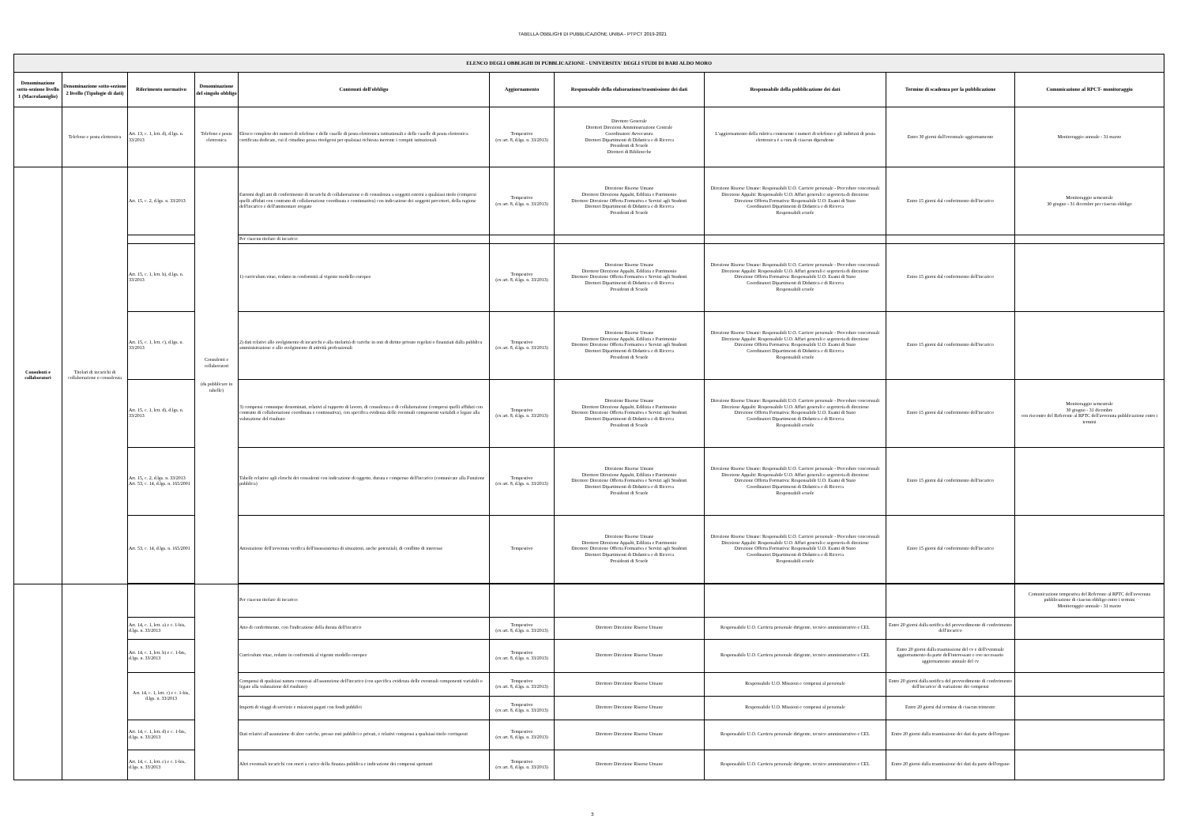TABELLA OBBLIGHI DI PUBBLICAZIONE UNIBA - PTPCT 2019-2021
| ELENCO DEGLI OBBLIGHI DI PUBBLICAZIONE - UNIVERSITA' DEGLI STUDI DI BARI ALDO MORO | | | | | | | | | |
| --- | --- | --- | --- | --- | --- | --- | --- | --- | --- |
| Denominazione sotto-sezione livello 1 (Macrofamiglie) | Denominazione sotto-sezione 2 livello (Tipologie di dati) | Riferimento normativo | Denominazione del singolo obbligo | Contenuti dell'obbligo | Aggiornamento | Responsabile della elaborazione/trasmissione dei dati | Responsabile della pubblicazione dei dati | Termine di scadenza per la pubblicazione | Comunicazione al RPCT- monitoraggio |
| | Telefono e posta elettronica | Art. 13, c. 1, lett. d), d.lgs. n. 33/2013 | Telefono e posta elettronica | Elenco completo dei numeri di telefono e delle caselle di posta elettronica istituzionali e delle caselle di posta elettronica certificata dedicate, cui il cittadino possa rivolgersi per qualsiasi richiesta inerente i compiti istituzionali | Tempestivo (ex art. 8, d.lgs. n. 33/2013) | Direttore Generale Direttori Direzioni Amministrazione Centrale Coordinatore Avvocatura Direttori Dipartimenti di Didattica e di Ricerca Presidenti di Scuole Direttori di Biblioteche | L'aggiornamento della rubrica contenente i numeri di telefono e gli indirizzi di posta elettronica è a cura di ciascun dipendente | Entro 30 giorni dall'eventuale aggiornamento | Monitoraggio annuale - 31 marzo |
| Consulenti e collaboratori | Titolari di incarichi di collaborazione o consulenza | Art. 15, c. 2, d.lgs. n. 33/2013 | Consulenti e collaboratori (da pubblicare in tabelle) | Estremi degli atti di conferimento di incarichi di collaborazione o di consulenza a soggetti esterni a qualsiasi titolo (compresi quelli affidati con contratto di collaborazione coordinata e continuativa) con indicazione dei soggetti percettori, della ragione dell'incarico e dell'ammontare erogato | Tempestivo (ex art. 8, d.lgs. n. 33/2013) | Direzione Risorse Umane Direttore Direzione Appalti, Edilizia e Patrimonio Direttore Direzione Offerta Formativa e Servizi agli Studenti Direttori Dipartimenti di Didattica e di Ricerca Presidenti di Scuole | Direzione Risorse Umane: Responsabili U.O. Carriere personale - Procedure concorsuali Direzione Appalti: Responsabile U.O. Affari generali e segreteria di direzione Direzione Offerta Formativa: Responsabile U.O. Esami di Stato Coordinatori Dipartimenti di Didattica e di Ricerca Responsabili scuole | Entro 15 giorni dal conferimento dell'incarico | Monitoraggio semestrale 30 giugno - 31 dicembre per ciascun obbligo |
| | | | | Per ciascun titolare di incarico: | | | | | |
| | | Art. 15, c. 1, lett. b), d.lgs. n. 33/2013 | | 1) curriculum vitae, redatto in conformità al vigente modello europeo | Tempestivo (ex art. 8, d.lgs. n. 33/2013) | Direzione Risorse Umane Direttore Direzione Appalti, Edilizia e Patrimonio Direttore Direzione Offerta Formativa e Servizi agli Studenti Direttori Dipartimenti di Didattica e di Ricerca Presidenti di Scuole | Direzione Risorse Umane: Responsabili U.O. Carriere personale - Procedure concorsuali Direzione Appalti: Responsabile U.O. Affari generali e segreteria di direzione Direzione Offerta Formativa: Responsabile U.O. Esami di Stato Coordinatori Dipartimenti di Didattica e di Ricerca Responsabili scuole | Entro 15 giorni dal conferimento dell'incarico | |
| | | Art. 15, c. 1, lett. c), d.lgs. n. 33/2013 | | 2) dati relativi allo svolgimento di incarichi o alla titolarità di cariche in enti di diritto privato regolati o finanziati dalla pubblica amministrazione o allo svolgimento di attività professionali | Tempestivo (ex art. 8, d.lgs. n. 33/2013) | Direzione Risorse Umane Direttore Direzione Appalti, Edilizia e Patrimonio Direttore Direzione Offerta Formativa e Servizi agli Studenti Direttori Dipartimenti di Didattica e di Ricerca Presidenti di Scuole | Direzione Risorse Umane: Responsabili U.O. Carriere personale - Procedure concorsuali Direzione Appalti: Responsabile U.O. Affari generali e segreteria di direzione Direzione Offerta Formativa: Responsabile U.O. Esami di Stato Coordinatori Dipartimenti di Didattica e di Ricerca Responsabili scuole | Entro 15 giorni dal conferimento dell'incarico | |
| | | Art. 15, c. 1, lett. d), d.lgs. n. 33/2013 | | 3) compensi comunque denominati, relativi al rapporto di lavoro, di consulenza o di collaborazione (compresi quelli affidati con contratto di collaborazione coordinata e continuativa), con specifica evidenza delle eventuali componenti variabili o legate alla valutazione del risultato | Tempestivo (ex art. 8, d.lgs. n. 33/2013) | Direzione Risorse Umane Direttore Direzione Appalti, Edilizia e Patrimonio Direttore Direzione Offerta Formativa e Servizi agli Studenti Direttori Dipartimenti di Didattica e di Ricerca Presidenti di Scuole | Direzione Risorse Umane: Responsabili U.O. Carriere personale - Procedure concorsuali Direzione Appalti: Responsabile U.O. Affari generali e segreteria di direzione Direzione Offerta Formativa: Responsabile U.O. Esami di Stato Coordinatori Dipartimenti di Didattica e di Ricerca Responsabili scuole | Entro 15 giorni dal conferimento dell'incarico | Monitoraggio semestrale 30 giugno - 31 dicembre con riscontro del Referente al RPTC dell'avvenuta pubblicazione entro i termini |
| | | Art. 15, c. 2, d.lgs. n. 33/2013 Art. 53, c. 14, d.lgs. n. 165/2001 | | Tabelle relative agli elenchi dei consulenti con indicazione di oggetto, durata e compenso dell'incarico (comunicate alla Funzione pubblica) | Tempestivo (ex art. 8, d.lgs. n. 33/2013) | Direzione Risorse Umane Direttore Direzione Appalti, Edilizia e Patrimonio Direttore Direzione Offerta Formativa e Servizi agli Studenti Direttori Dipartimenti di Didattica e di Ricerca Presidenti di Scuole | Direzione Risorse Umane: Responsabili U.O. Carriere personale - Procedure concorsuali Direzione Appalti: Responsabile U.O. Affari generali e segreteria di direzione Direzione Offerta Formativa: Responsabile U.O. Esami di Stato Coordinatori Dipartimenti di Didattica e di Ricerca Responsabili scuole | Entro 15 giorni dal conferimento dell'incarico | |
| | | Art. 53, c. 14, d.lgs. n. 165/2001 | | Attestazione dell'avvenuta verifica dell'insussistenza di situazioni, anche potenziali, di conflitto di interesse | Tempestivo | Direzione Risorse Umane Direttore Direzione Appalti, Edilizia e Patrimonio Direttore Direzione Offerta Formativa e Servizi agli Studenti Direttori Dipartimenti di Didattica e di Ricerca Presidenti di Scuole | Direzione Risorse Umane: Responsabili U.O. Carriere personale - Procedure concorsuali Direzione Appalti: Responsabile U.O. Affari generali e segreteria di direzione Direzione Offerta Formativa: Responsabile U.O. Esami di Stato Coordinatori Dipartimenti di Didattica e di Ricerca Responsabili scuole | Entro 15 giorni dal conferimento dell'incarico | |
| | | | | Per ciascun titolare di incarico: | | | | | Comunicazione tempestiva del Referente al RPTC dell'avvenuta pubblicazione di ciascun obbligo entro i termini Monitoraggio annuale - 31 marzo |
| | | Art. 14, c. 1, lett. a) e c. 1-bis, d.lgs. n. 33/2013 | | Atto di conferimento, con l'indicazione della durata dell'incarico | Tempestivo (ex art. 8, d.lgs. n. 33/2013) | Direttore Direzione Risorse Umane | Responsabile U.O. Carriera personale dirigente, tecnico amministrativo e CEL | Entro 20 giorni dalla notifica del provvedimento di conferimento dell'incarico | |
| | | Art. 14, c. 1, lett. b) e c. 1-bis, d.lgs. n. 33/2013 | | Curriculum vitae, redatto in conformità al vigente modello europeo | Tempestivo (ex art. 8, d.lgs. n. 33/2013) | Direttore Direzione Risorse Umane | Responsabile U.O. Carriera personale dirigente, tecnico amministrativo e CEL | Entro 20 giorni dalla trasmissione del cv e dell'eventuale aggiornamento da parte dell'interessato e ove necessario aggiornamento annuale del cv | |
| | | Art. 14, c. 1, lett. c) e c. 1-bis, d.lgs. n. 33/2013 | | Compensi di qualsiasi natura connessi all'assunzione dell'incarico (con specifica evidenza delle eventuali componenti variabili o legate alla valutazione del risultato) | Tempestivo (ex art. 8, d.lgs. n. 33/2013) | Direttore Direzione Risorse Umane | Responsabile U.O. Missioni e compensi al personale | Entro 20 giorni dalla notifica del provvedimento di conferimento dell'incarico/ di variazione dei compensi | |
| | | | | Importi di viaggi di servizio e missioni pagati con fondi pubblici | Tempestivo (ex art. 8, d.lgs. n. 33/2013) | Direttore Direzione Risorse Umane | Responsabile U.O. Missioni e compensi al personale | Entro 20 giorni dal termine di ciascun trimestre | |
| | | Art. 14, c. 1, lett. d) e c. 1-bis, d.lgs. n. 33/2013 | | Dati relativi all'assunzione di altre cariche, presso enti pubblici o privati, e relativi compensi a qualsiasi titolo corrisposti | Tempestivo (ex art. 8, d.lgs. n. 33/2013) | Direttore Direzione Risorse Umane | Responsabile U.O. Carriera personale dirigente, tecnico amministrativo e CEL | Entro 20 giorni dalla trasmissione dei dati da parte dell'organo | |
| | | Art. 14, c. 1, lett. e) e c. 1-bis, d.lgs. n. 33/2013 | | Altri eventuali incarichi con oneri a carico della finanza pubblica e indicazione dei compensi spettanti | Tempestivo (ex art. 8, d.lgs. n. 33/2013) | Direttore Direzione Risorse Umane | Responsabile U.O. Carriera personale dirigente, tecnico amministrativo e CEL | Entro 20 giorni dalla trasmissione dei dati da parte dell'organo | |
3